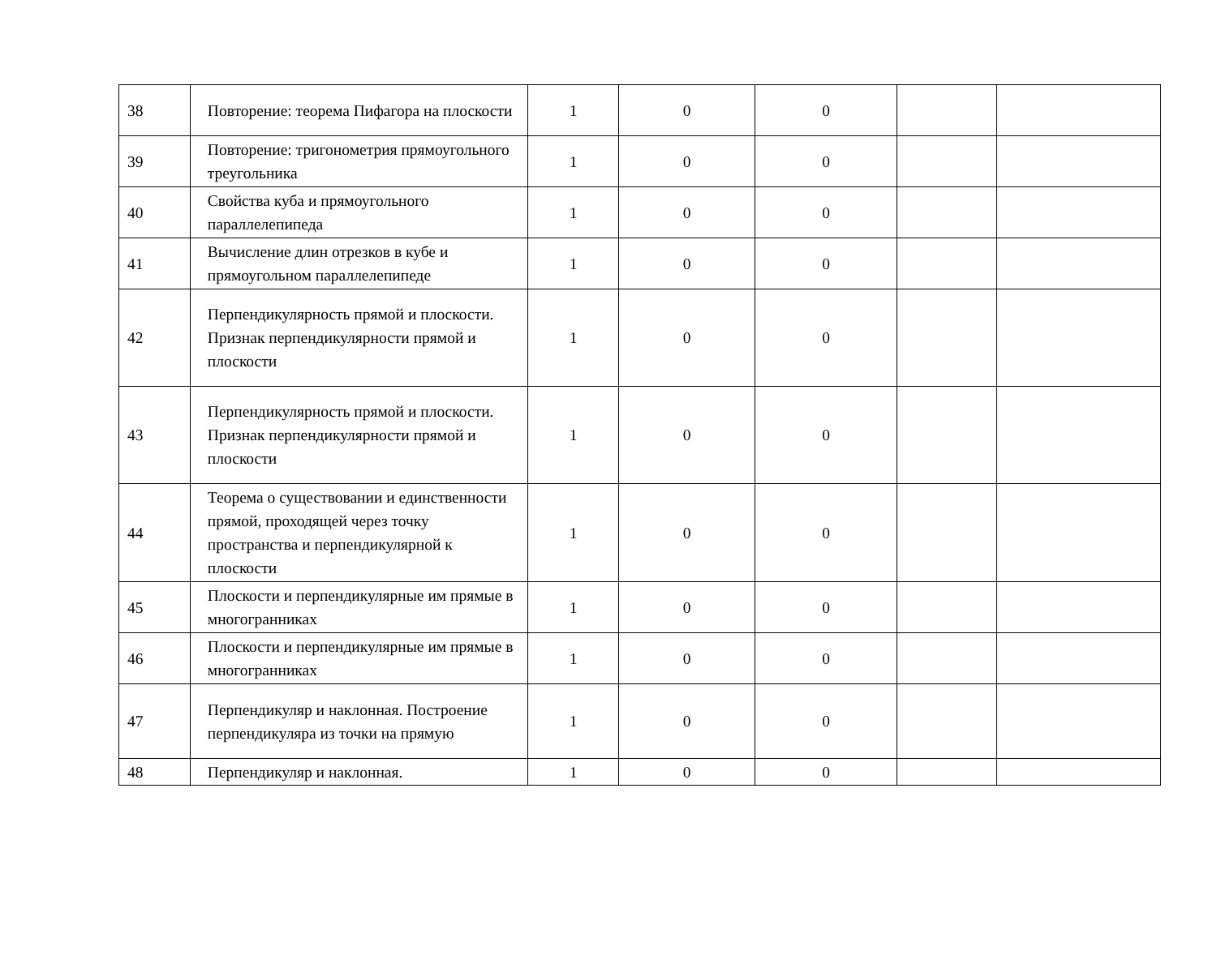| 38 | Повторение: теорема Пифагора на плоскости | 1 | 0 | 0 | | |
| 39 | Повторение: тригонометрия прямоугольного треугольника | 1 | 0 | 0 | | |
| 40 | Свойства куба и прямоугольного параллелепипеда | 1 | 0 | 0 | | |
| 41 | Вычисление длин отрезков в кубе и прямоугольном параллелепипеде | 1 | 0 | 0 | | |
| 42 | Перпендикулярность прямой и плоскости. Признак перпендикулярности прямой и плоскости | 1 | 0 | 0 | | |
| 43 | Перпендикулярность прямой и плоскости. Признак перпендикулярности прямой и плоскости | 1 | 0 | 0 | | |
| 44 | Теорема о существовании и единственности прямой, проходящей через точку пространства и перпендикулярной к плоскости | 1 | 0 | 0 | | |
| 45 | Плоскости и перпендикулярные им прямые в многогранниках | 1 | 0 | 0 | | |
| 46 | Плоскости и перпендикулярные им прямые в многогранниках | 1 | 0 | 0 | | |
| 47 | Перпендикуляр и наклонная. Построение перпендикуляра из точки на прямую | 1 | 0 | 0 | | |
| 48 | Перпендикуляр и наклонная. | 1 | 0 | 0 | | |